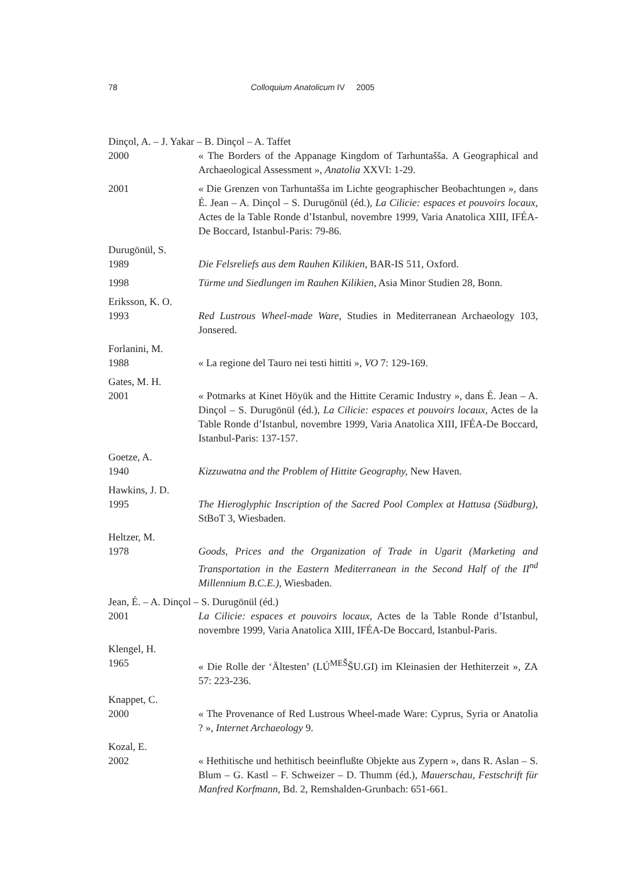78 Colloquium Anatolicum IV 2005
Dinçol, A. – J. Yakar – B. Dinçol – A. Taffet
2000 « The Borders of the Appanage Kingdom of Tarhuntašša. A Geographical and Archaeological Assessment », Anatolia XXVI: 1-29.
2001 « Die Grenzen von Tarhuntašša im Lichte geographischer Beobachtungen », dans É. Jean – A. Dinçol – S. Durugönül (éd.), La Cilicie: espaces et pouvoirs locaux, Actes de la Table Ronde d’Istanbul, novembre 1999, Varia Anatolica XIII, IFÉA-De Boccard, Istanbul-Paris: 79-86.
Durugönül, S.
1989 Die Felsreliefs aus dem Rauhen Kilikien, BAR-IS 511, Oxford.
1998 Türme und Siedlungen im Rauhen Kilikien, Asia Minor Studien 28, Bonn.
Eriksson, K. O.
1993 Red Lustrous Wheel-made Ware, Studies in Mediterranean Archaeology 103, Jonsered.
Forlanini, M.
1988 « La regione del Tauro nei testi hittiti », VO 7: 129-169.
Gates, M. H.
2001 « Potmarks at Kinet Höyük and the Hittite Ceramic Industry », dans É. Jean – A. Dinçol – S. Durugönül (éd.), La Cilicie: espaces et pouvoirs locaux, Actes de la Table Ronde d’Istanbul, novembre 1999, Varia Anatolica XIII, IFÉA-De Boccard, Istanbul-Paris: 137-157.
Goetze, A.
1940 Kizzuwatna and the Problem of Hittite Geography, New Haven.
Hawkins, J. D.
1995 The Hieroglyphic Inscription of the Sacred Pool Complex at Hattusa (Südburg), StBoT 3, Wiesbaden.
Heltzer, M.
1978 Goods, Prices and the Organization of Trade in Ugarit (Marketing and Transportation in the Eastern Mediterranean in the Second Half of the II<sup>nd</sup> Millennium B.C.E.), Wiesbaden.
Jean, É. – A. Dinçol – S. Durugönül (éd.)
2001 La Cilicie: espaces et pouvoirs locaux, Actes de la Table Ronde d’Istanbul, novembre 1999, Varia Anatolica XIII, IFÉA-De Boccard, Istanbul-Paris.
Klengel, H.
1965 « Die Rolle der ‘Ältesten’ (LÚ<sup>MEŠ</sup>ŠU.GI) im Kleinasien der Hethiterzeit », ZA 57: 223-236.
Knappet, C.
2000 « The Provenance of Red Lustrous Wheel-made Ware: Cyprus, Syria or Anatolia ? », Internet Archaeology 9.
Kozal, E.
2002 « Hethitische und hethitisch beeinflußte Objekte aus Zypern », dans R. Aslan – S. Blum – G. Kastl – F. Schweizer – D. Thumm (éd.), Mauerschau, Festschrift für Manfred Korfmann, Bd. 2, Remshalden-Grunbach: 651-661.